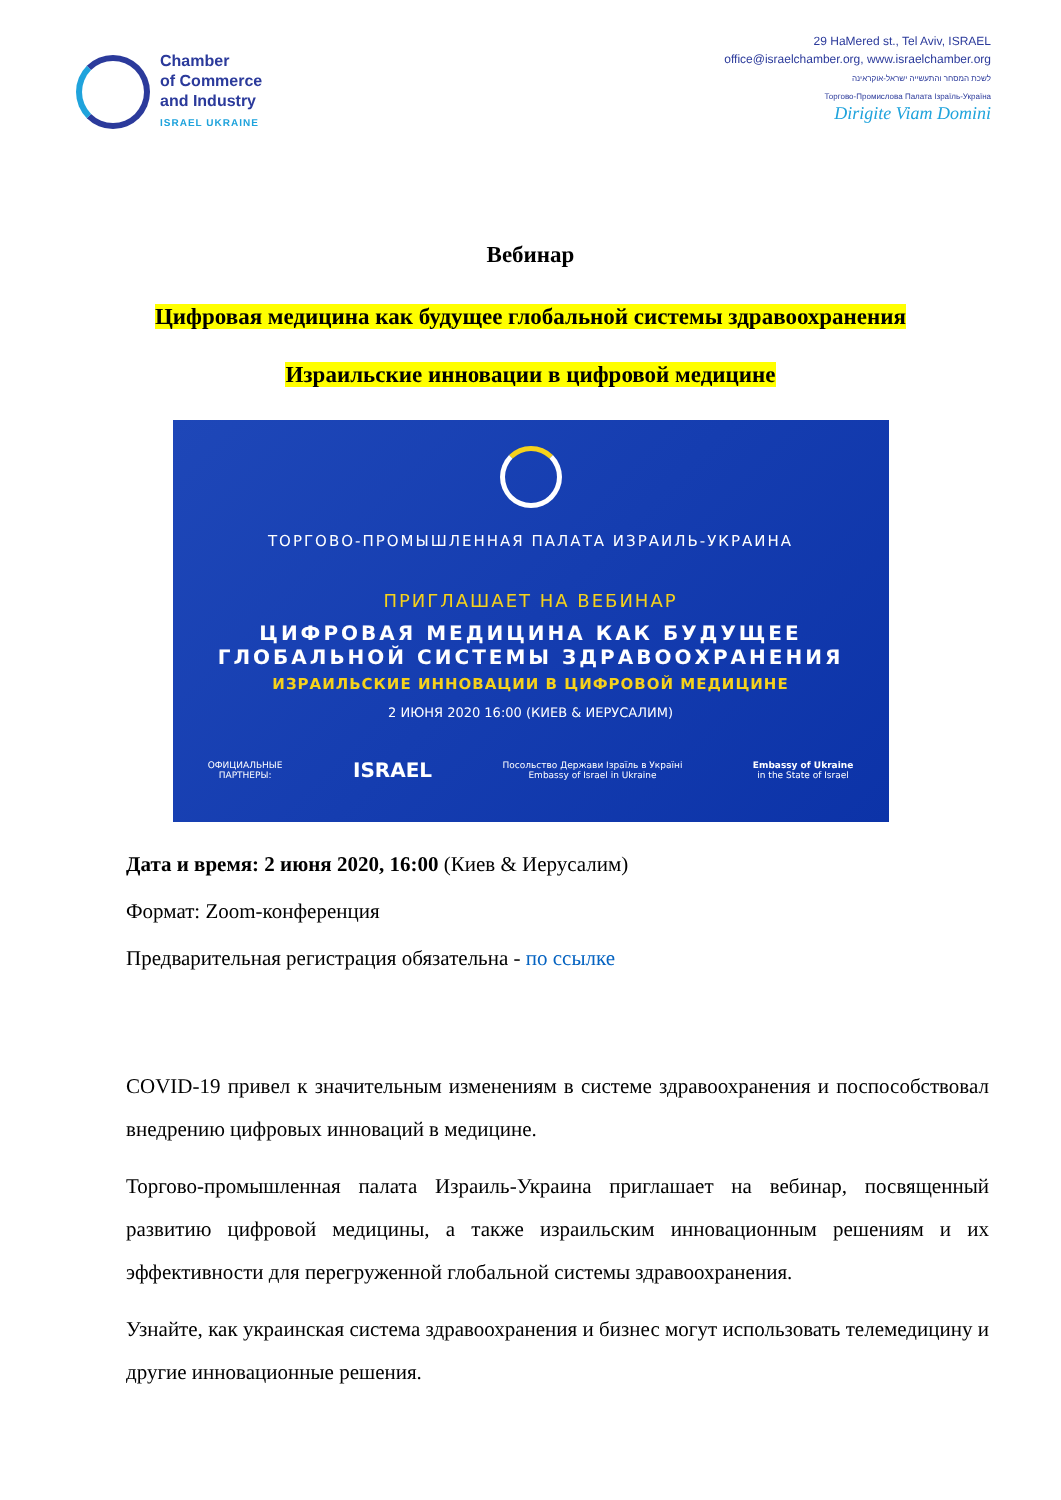Chamber
of Commerce
and Industry
ISRAEL UKRAINE
29 HaMered st., Tel Aviv, ISRAEL
office@israelchamber.org, www.israelchamber.org
לשכת המסחר והתעשייה ישראל-אוקראינה
Торгово-Промислова Палата Ізраїль-Україна
Dirigite Viam Domini
Вебинар
Цифровая медицина как будущее глобальной системы здравоохранения
Израильские инновации в цифровой медицине
ТОРГОВО-ПРОМЫШЛЕННАЯ ПАЛАТА ИЗРАИЛЬ-УКРАИНА
ПРИГЛАШАЕТ НА ВЕБИНАР
ЦИФРОВАЯ МЕДИЦИНА КАК БУДУЩЕЕ
ГЛОБАЛЬНОЙ СИСТЕМЫ ЗДРАВООХРАНЕНИЯ
ИЗРАИЛЬСКИЕ ИННОВАЦИИ В ЦИФРОВОЙ МЕДИЦИНЕ
2 ИЮНЯ 2020 16:00 (КИЕВ & ИЕРУСАЛИМ)
ОФИЦИАЛЬНЫЕ
ПАРТНЕРЫ: ISRAEL Посольство Держави Ізраїль в Україні
Embassy of Israel in Ukraine Embassy of Ukraine
in the State of Israel
Дата и время: 2 июня 2020, 16:00 (Киев & Иерусалим)
Формат: Zoom-конференция
Предварительная регистрация обязательна - по ссылке
COVID-19 привел к значительным изменениям в системе здравоохранения и поспособствовал внедрению цифровых инноваций в медицине.
Торгово-промышленная палата Израиль-Украина приглашает на вебинар, посвященный развитию цифровой медицины, а также израильским инновационным решениям и их эффективности для перегруженной глобальной системы здравоохранения.
Узнайте, как украинская система здравоохранения и бизнес могут использовать телемедицину и другие инновационные решения.